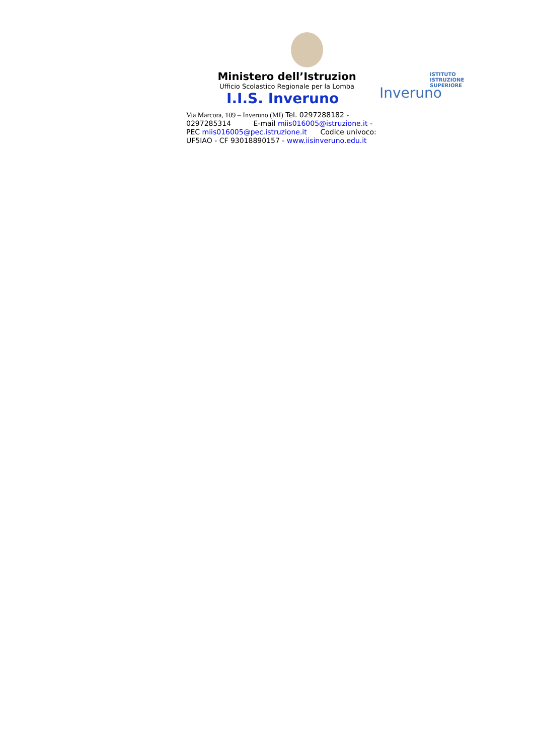ISTITUTO
ISTRUZIONE
SUPERIORE
Inveruno
Ministero dell’Istruzion
Ufficio Scolastico Regionale per la Lomba
I.I.S. Inveruno
Via Marcora, 109 – Inveruno (MI) Tel. 0297288182 - 0297285314 E-mail miis016005@istruzione.it - PEC miis016005@pec.istruzione.it Codice univoco: UF5IAO - CF 93018890157 - www.iisinveruno.edu.it